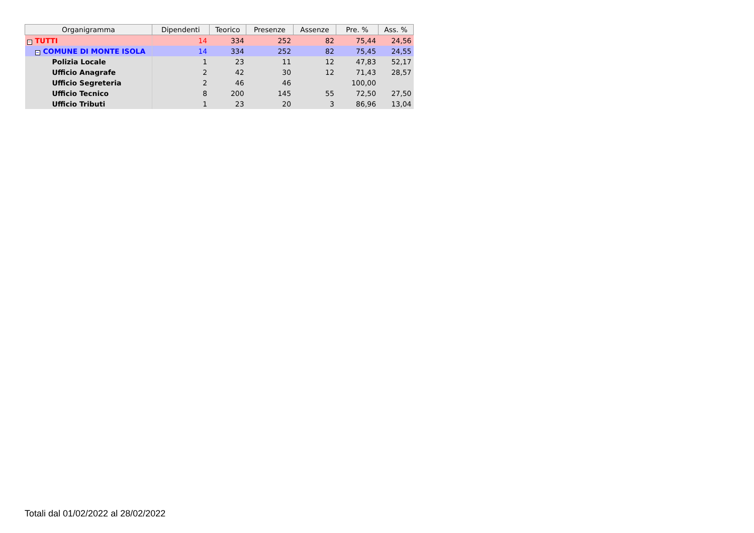| Organigramma | Dipendenti | Teorico | Presenze | Assenze | Pre. % | Ass. % |
| --- | --- | --- | --- | --- | --- | --- |
| − TUTTI | 14 | 334 | 252 | 82 | 75,44 | 24,56 |
| − COMUNE DI MONTE ISOLA | 14 | 334 | 252 | 82 | 75,45 | 24,55 |
| Polizia Locale | 1 | 23 | 11 | 12 | 47,83 | 52,17 |
| Ufficio Anagrafe | 2 | 42 | 30 | 12 | 71,43 | 28,57 |
| Ufficio Segreteria | 2 | 46 | 46 | | 100,00 | |
| Ufficio Tecnico | 8 | 200 | 145 | 55 | 72,50 | 27,50 |
| Ufficio Tributi | 1 | 23 | 20 | 3 | 86,96 | 13,04 |
Totali dal 01/02/2022 al 28/02/2022